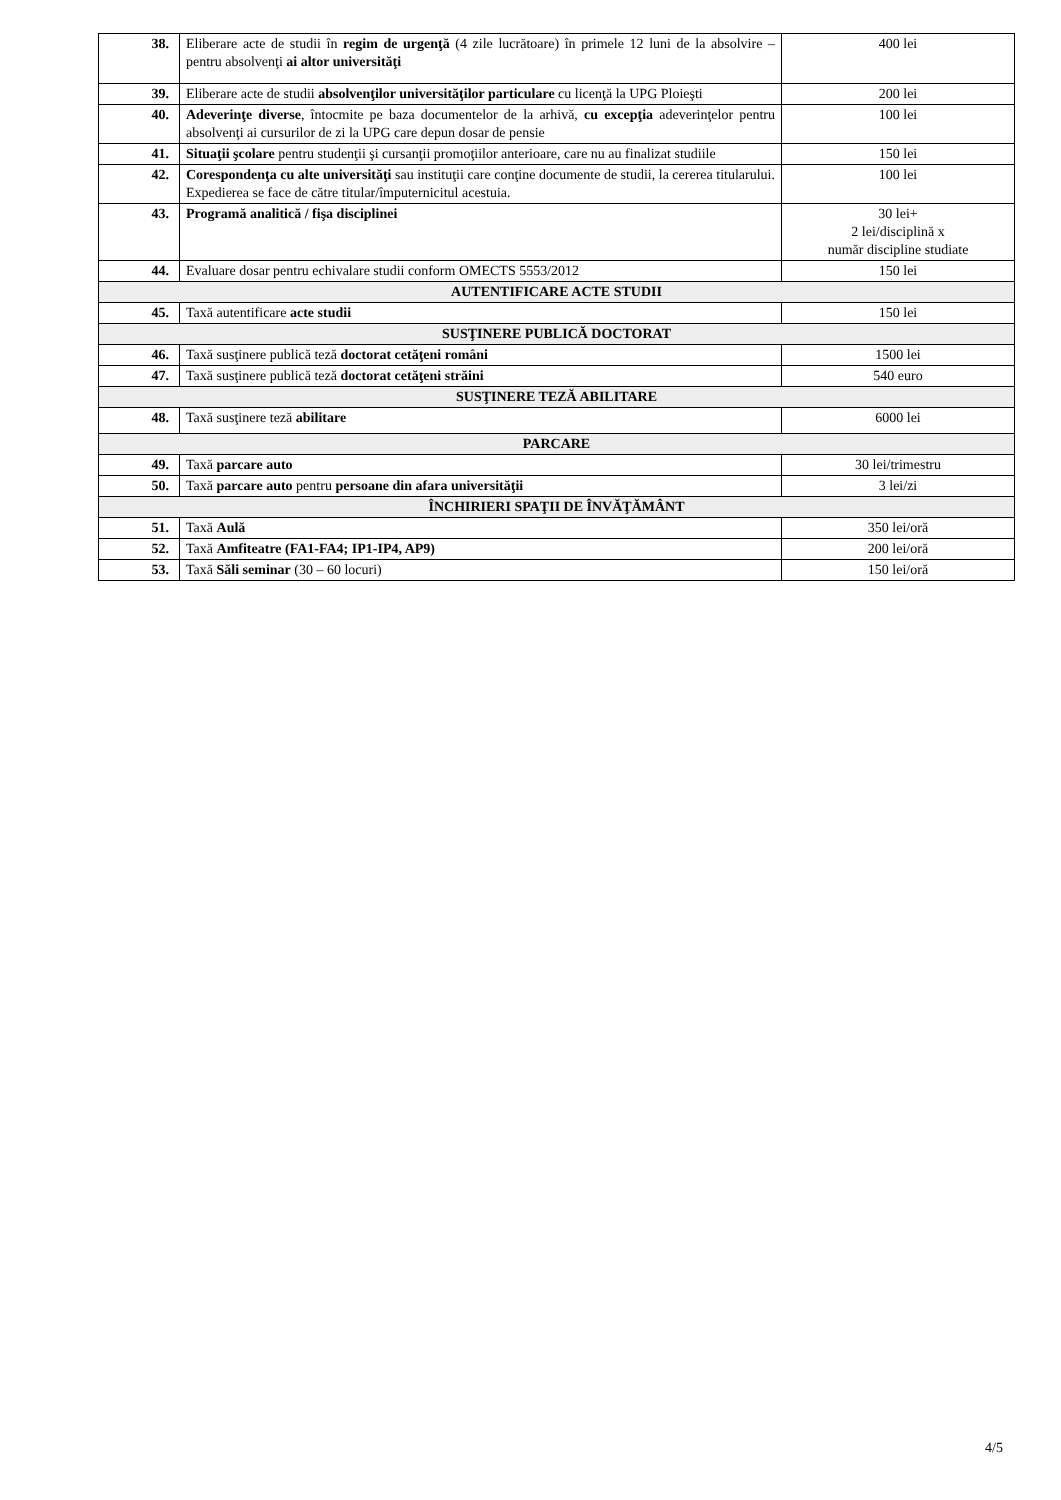| 38. | Eliberare acte de studii în regim de urgenţă (4 zile lucrătoare) în primele 12 luni de la absolvire – pentru absolvenţi ai altor universităţi | 400 lei |
| 39. | Eliberare acte de studii absolvenţilor universităţilor particulare cu licenţă la UPG Ploieşti | 200 lei |
| 40. | Adeverinţe diverse , întocmite pe baza documentelor de la arhivă, cu excepţia adeverinţelor pentru absolvenţi ai cursurilor de zi la UPG care depun dosar de pensie | 100 lei |
| 41. | Situaţii şcolare pentru studenţii şi cursanţii promoţiilor anterioare, care nu au finalizat studiile | 150 lei |
| 42. | Corespondenţa cu alte universităţi sau instituţii care conţine documente de studii, la cererea titularului. Expedierea se face de către titular/împuternicitul acestuia. | 100 lei |
| 43. | Programă analitică / fişa disciplinei | 30 lei+ 2 lei/disciplină x număr discipline studiate |
| 44. | Evaluare dosar pentru echivalare studii conform OMECTS 5553/2012 | 150 lei |
| AUTENTIFICARE ACTE STUDII | | |
| 45. | Taxă autentificare acte studii | 150 lei |
| SUSŢINERE PUBLICĂ DOCTORAT | | |
| 46. | Taxă susţinere publică teză doctorat cetăţeni români | 1500 lei |
| 47. | Taxă susţinere publică teză doctorat cetăţeni străini | 540 euro |
| SUSŢINERE TEZĂ ABILITARE | | |
| 48. | Taxă susţinere teză abilitare | 6000 lei |
| PARCARE | | |
| 49. | Taxă parcare auto | 30 lei/trimestru |
| 50. | Taxă parcare auto pentru persoane din afara universităţii | 3 lei/zi |
| ÎNCHIRIERI SPAŢII DE ÎNVĂŢĂMÂNT | | |
| 51. | Taxă Aulă | 350 lei/oră |
| 52. | Taxă Amfiteatre (FA1-FA4; IP1-IP4, AP9) | 200 lei/oră |
| 53. | Taxă Săli seminar (30 – 60 locuri) | 150 lei/oră |
4/5